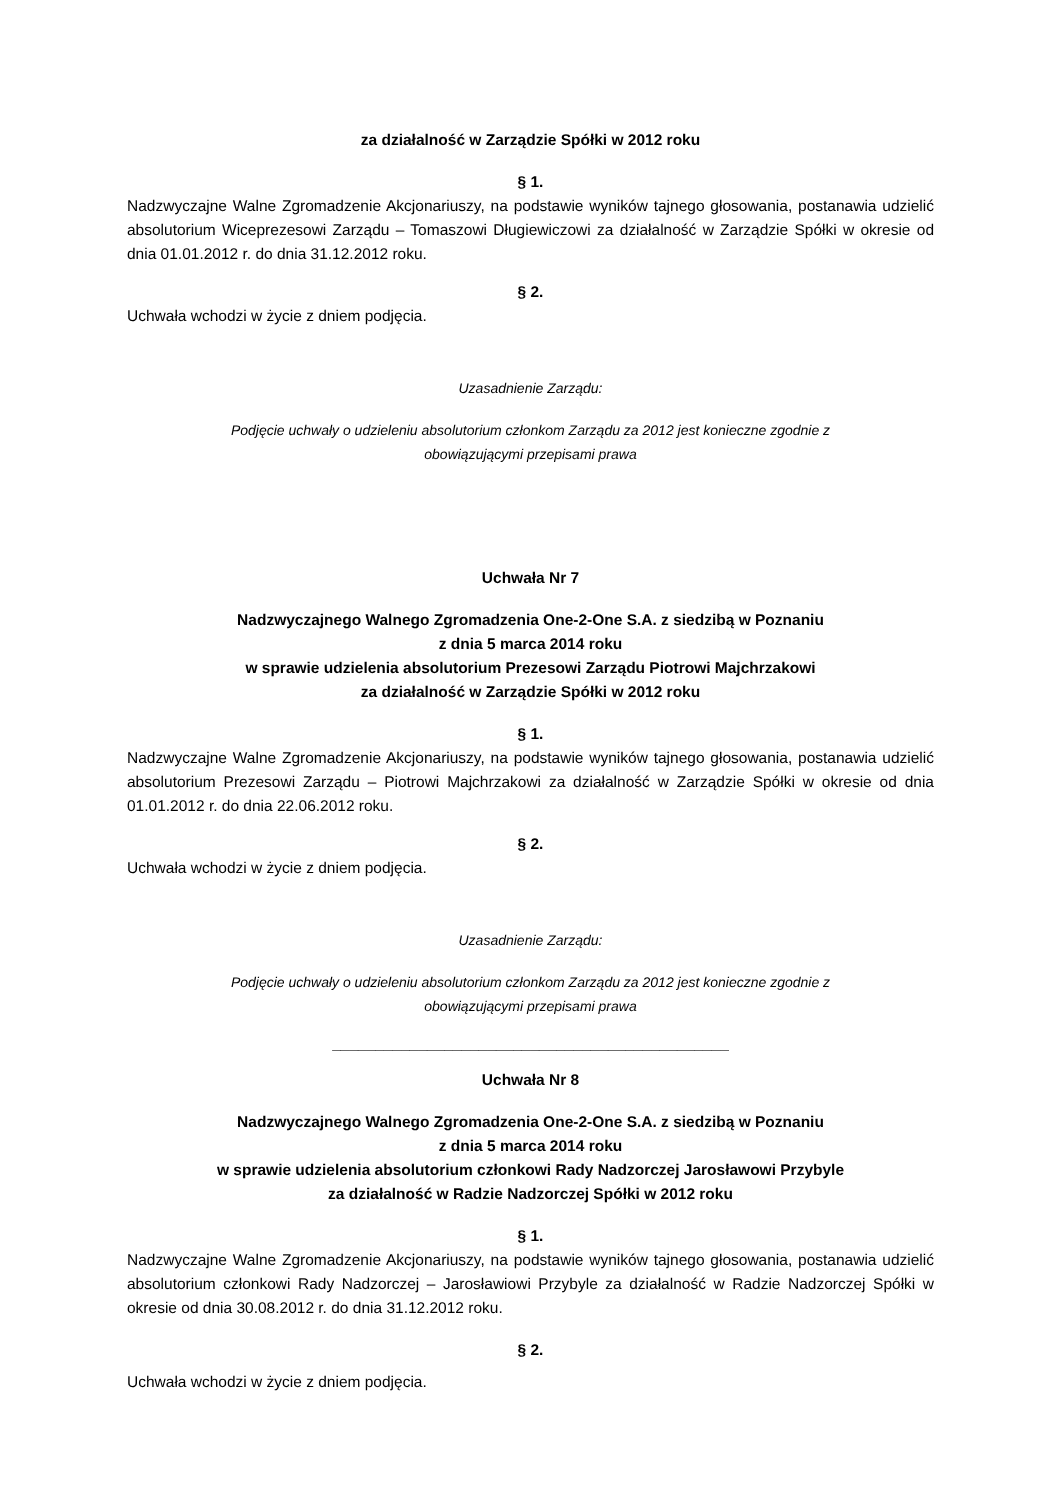za działalność w Zarządzie Spółki w 2012 roku
§ 1.
Nadzwyczajne Walne Zgromadzenie Akcjonariuszy, na podstawie wyników tajnego głosowania, postanawia udzielić absolutorium Wiceprezesowi Zarządu – Tomaszowi Długiewiczowi za działalność w Zarządzie Spółki w okresie od dnia 01.01.2012 r. do dnia 31.12.2012 roku.
§ 2.
Uchwała wchodzi w życie z dniem podjęcia.
Uzasadnienie Zarządu:
Podjęcie uchwały o udzieleniu absolutorium członkom Zarządu za 2012 jest konieczne zgodnie z
obowiązującymi przepisami prawa
Uchwała Nr 7
Nadzwyczajnego Walnego Zgromadzenia One-2-One S.A. z siedzibą w Poznaniu
z dnia 5 marca 2014 roku
w sprawie udzielenia absolutorium Prezesowi Zarządu Piotrowi Majchrzakowi
za działalność w Zarządzie Spółki w 2012 roku
§ 1.
Nadzwyczajne Walne Zgromadzenie Akcjonariuszy, na podstawie wyników tajnego głosowania, postanawia udzielić absolutorium Prezesowi Zarządu – Piotrowi Majchrzakowi za działalność w Zarządzie Spółki w okresie od dnia 01.01.2012 r. do dnia 22.06.2012 roku.
§ 2.
Uchwała wchodzi w życie z dniem podjęcia.
Uzasadnienie Zarządu:
Podjęcie uchwały o udzieleniu absolutorium członkom Zarządu za 2012 jest konieczne zgodnie z
obowiązującymi przepisami prawa
______________________________________________
Uchwała Nr 8
Nadzwyczajnego Walnego Zgromadzenia One-2-One S.A. z siedzibą w Poznaniu
z dnia 5 marca 2014 roku
w sprawie udzielenia absolutorium członkowi Rady Nadzorczej Jarosławowi Przybyle
za działalność w Radzie Nadzorczej Spółki w 2012 roku
§ 1.
Nadzwyczajne Walne Zgromadzenie Akcjonariuszy, na podstawie wyników tajnego głosowania, postanawia udzielić absolutorium członkowi Rady Nadzorczej – Jarosławiowi Przybyle za działalność w Radzie Nadzorczej Spółki w okresie od dnia 30.08.2012 r. do dnia 31.12.2012 roku.
§ 2.
Uchwała wchodzi w życie z dniem podjęcia.